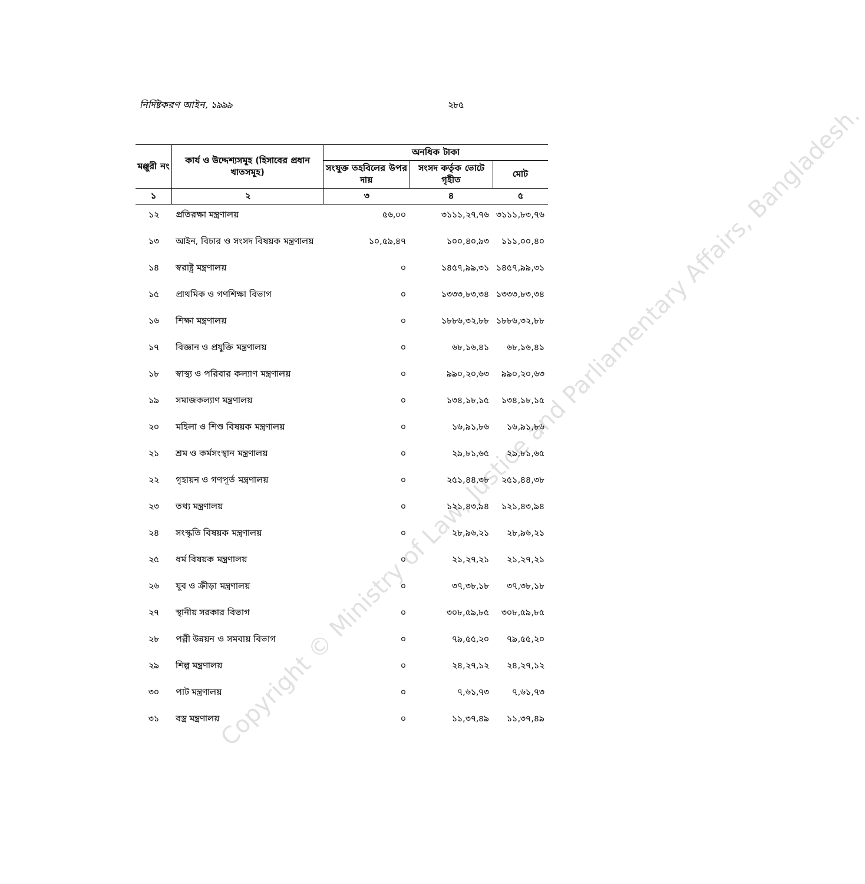নির্দিষ্টকরণ আইন, ১৯৯৯ ২৮৫
| মঞ্জুরী নং | কার্য ও উদ্দেশ্যসমূহ (হিসাবের প্রধান খাতসমূহ) | অনধিক টাকা | | |
| --- | --- | --- | --- | --- |
| | | সংযুক্ত তহবিলের উপর দায় | সংসদ কর্তৃক ভোটে গৃহীত | মোট |
| ১ | ২ | ৩ | ৪ | ৫ |
| ১২ | প্রতিরক্ষা মন্ত্রণালয় | ৫৬,০০ | ৩১১১,২৭,৭৬ | ৩১১১,৮৩,৭৬ |
| ১৩ | আইন, বিচার ও সংসদ বিষয়ক মন্ত্রণালয় | ১০,৫৯,৪৭ | ১০০,৪০,৯৩ | ১১১,০০,৪০ |
| ১৪ | স্বরাষ্ট্র মন্ত্রণালয় | ০ | ১৪৫৭,৯৯,৩১ | ১৪৫৭,৯৯,৩১ |
| ১৫ | প্রাথমিক ও গণশিক্ষা বিভাগ | ০ | ১৩৩৩,৮৩,৩৪ | ১৩৩৩,৮৩,৩৪ |
| ১৬ | শিক্ষা মন্ত্রণালয় | ০ | ১৮৮৬,৩২,৮৮ | ১৮৮৬,৩২,৮৮ |
| ১৭ | বিজ্ঞান ও প্রযুক্তি মন্ত্রণালয় | ০ | ৬৮,১৬,৪১ | ৬৮,১৬,৪১ |
| ১৮ | স্বাস্থ্য ও পরিবার কল্যাণ মন্ত্রণালয় | ০ | ৯৯০,২০,৬৩ | ৯৯০,২০,৬৩ |
| ১৯ | সমাজকল্যাণ মন্ত্রণালয় | ০ | ১৩৪,১৮,১৫ | ১৩৪,১৮,১৫ |
| ২০ | মহিলা ও শিশু বিষয়ক মন্ত্রণালয় | ০ | ১৬,৯১,৮৬ | ১৬,৯১,৮৬ |
| ২১ | শ্রম ও কর্মসংস্থান মন্ত্রণালয় | ০ | ২৯,৮১,৬৫ | ২৯,৮১,৬৫ |
| ২২ | গৃহায়ন ও গণপূর্ত মন্ত্রণালয় | ০ | ২৫১,৪৪,৩৮ | ২৫১,৪৪,৩৮ |
| ২৩ | তথ্য মন্ত্রণালয় | ০ | ১২১,৪৩,৯৪ | ১২১,৪৩,৯৪ |
| ২৪ | সংস্কৃতি বিষয়ক মন্ত্রণালয় | ০ | ২৮,৯৬,২১ | ২৮,৯৬,২১ |
| ২৫ | ধর্ম বিষয়ক মন্ত্রণালয় | ০ | ২১,২৭,২১ | ২১,২৭,২১ |
| ২৬ | যুব ও ক্রীড়া মন্ত্রণালয় | ০ | ৩৭,৩৮,১৮ | ৩৭,৩৮,১৮ |
| ২৭ | স্থানীয় সরকার বিভাগ | ০ | ৩০৮,৫৯,৮৫ | ৩০৮,৫৯,৮৫ |
| ২৮ | পল্লী উন্নয়ন ও সমবায় বিভাগ | ০ | ৭৯,৫৫,২০ | ৭৯,৫৫,২০ |
| ২৯ | শিল্প মন্ত্রণালয় | ০ | ২৪,২৭,১২ | ২৪,২৭,১২ |
| ৩০ | পাট মন্ত্রণালয় | ০ | ৭,৬১,৭৩ | ৭,৬১,৭৩ |
| ৩১ | বস্ত্র মন্ত্রণালয় | ০ | ১১,৩৭,৪৯ | ১১,৩৭,৪৯ |
Copyright © Ministry of Law, Justice and Parliamentary Affairs, Bangladesh.